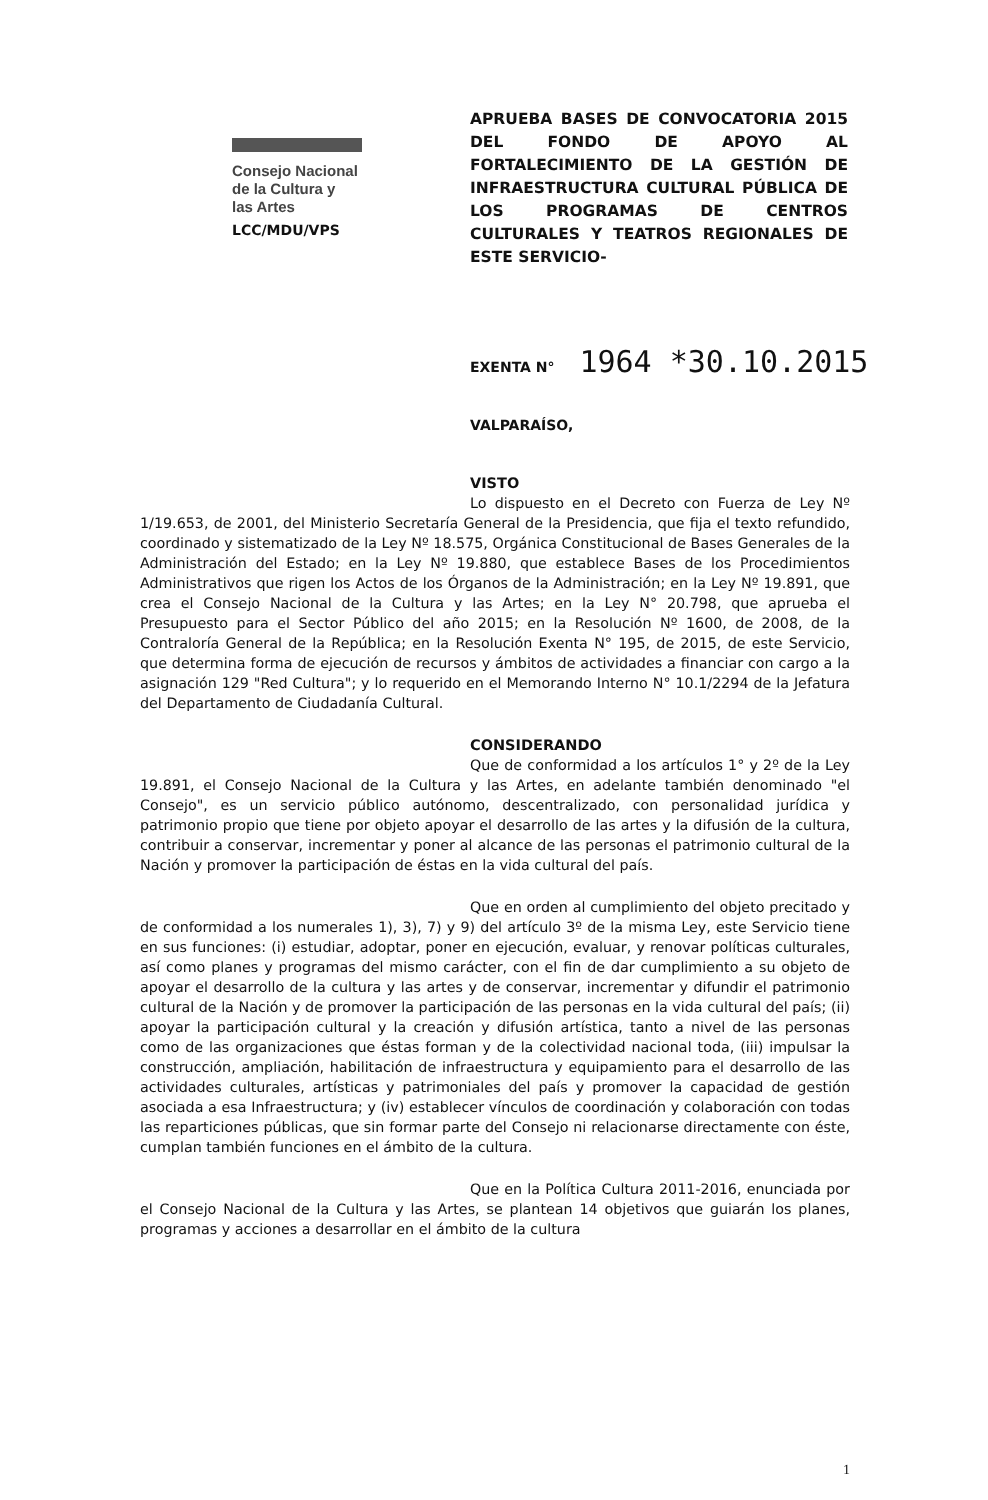Consejo Nacional
de la Cultura y
las Artes
LCC/MDU/VPS
APRUEBA BASES DE CONVOCATORIA 2015 DEL FONDO DE APOYO AL FORTALECIMIENTO DE LA GESTIÓN DE INFRAESTRUCTURA CULTURAL PÚBLICA DE LOS PROGRAMAS DE CENTROS CULTURALES Y TEATROS REGIONALES DE ESTE SERVICIO-
EXENTA N° 1964 *30.10.2015
VALPARAÍSO,
VISTO
Lo dispuesto en el Decreto con Fuerza de Ley Nº 1/19.653, de 2001, del Ministerio Secretaría General de la Presidencia, que fija el texto refundido, coordinado y sistematizado de la Ley Nº 18.575, Orgánica Constitucional de Bases Generales de la Administración del Estado; en la Ley Nº 19.880, que establece Bases de los Procedimientos Administrativos que rigen los Actos de los Órganos de la Administración; en la Ley Nº 19.891, que crea el Consejo Nacional de la Cultura y las Artes; en la Ley N° 20.798, que aprueba el Presupuesto para el Sector Público del año 2015; en la Resolución Nº 1600, de 2008, de la Contraloría General de la República; en la Resolución Exenta N° 195, de 2015, de este Servicio, que determina forma de ejecución de recursos y ámbitos de actividades a financiar con cargo a la asignación 129 "Red Cultura"; y lo requerido en el Memorando Interno N° 10.1/2294 de la Jefatura del Departamento de Ciudadanía Cultural.
CONSIDERANDO
Que de conformidad a los artículos 1° y 2º de la Ley 19.891, el Consejo Nacional de la Cultura y las Artes, en adelante también denominado "el Consejo", es un servicio público autónomo, descentralizado, con personalidad jurídica y patrimonio propio que tiene por objeto apoyar el desarrollo de las artes y la difusión de la cultura, contribuir a conservar, incrementar y poner al alcance de las personas el patrimonio cultural de la Nación y promover la participación de éstas en la vida cultural del país.
Que en orden al cumplimiento del objeto precitado y de conformidad a los numerales 1), 3), 7) y 9) del artículo 3º de la misma Ley, este Servicio tiene en sus funciones: (i) estudiar, adoptar, poner en ejecución, evaluar, y renovar políticas culturales, así como planes y programas del mismo carácter, con el fin de dar cumplimiento a su objeto de apoyar el desarrollo de la cultura y las artes y de conservar, incrementar y difundir el patrimonio cultural de la Nación y de promover la participación de las personas en la vida cultural del país; (ii) apoyar la participación cultural y la creación y difusión artística, tanto a nivel de las personas como de las organizaciones que éstas forman y de la colectividad nacional toda, (iii) impulsar la construcción, ampliación, habilitación de infraestructura y equipamiento para el desarrollo de las actividades culturales, artísticas y patrimoniales del país y promover la capacidad de gestión asociada a esa Infraestructura; y (iv) establecer vínculos de coordinación y colaboración con todas las reparticiones públicas, que sin formar parte del Consejo ni relacionarse directamente con éste, cumplan también funciones en el ámbito de la cultura.
Que en la Política Cultura 2011-2016, enunciada por el Consejo Nacional de la Cultura y las Artes, se plantean 14 objetivos que guiarán los planes, programas y acciones a desarrollar en el ámbito de la cultura
1